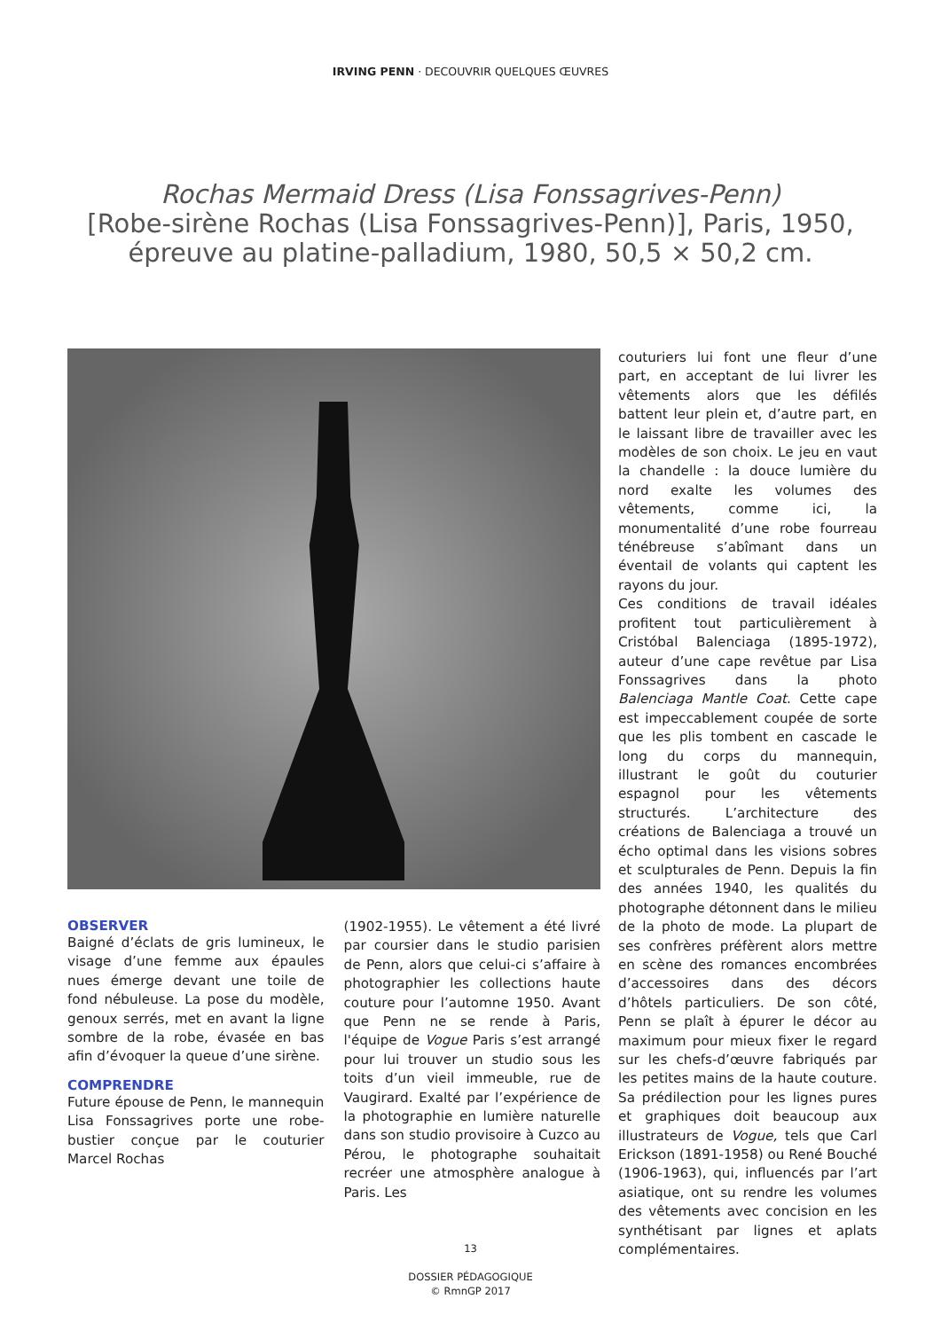IRVING PENN · DECOUVRIR QUELQUES ŒUVRES
Rochas Mermaid Dress (Lisa Fonssagrives-Penn)
[Robe-sirène Rochas (Lisa Fonssagrives-Penn)], Paris, 1950,
épreuve au platine-palladium, 1980, 50,5 × 50,2 cm.
OBSERVER
Baigné d’éclats de gris lumineux, le visage d’une femme aux épaules nues émerge devant une toile de fond nébuleuse. La pose du modèle, genoux serrés, met en avant la ligne sombre de la robe, évasée en bas afin d’évoquer la queue d’une sirène.
COMPRENDRE
Future épouse de Penn, le mannequin Lisa Fonssagrives porte une robe-bustier conçue par le couturier Marcel Rochas
(1902-1955). Le vêtement a été livré par coursier dans le studio parisien de Penn, alors que celui-ci s’affaire à photographier les collections haute couture pour l’automne 1950. Avant que Penn ne se rende à Paris, l'équipe de Vogue Paris s’est arrangé pour lui trouver un studio sous les toits d’un vieil immeuble, rue de Vaugirard. Exalté par l’expérience de la photographie en lumière naturelle dans son studio provisoire à Cuzco au Pérou, le photographe souhaitait recréer une atmosphère analogue à Paris. Les
couturiers lui font une fleur d’une part, en acceptant de lui livrer les vêtements alors que les défilés battent leur plein et, d’autre part, en le laissant libre de travailler avec les modèles de son choix. Le jeu en vaut la chandelle : la douce lumière du nord exalte les volumes des vêtements, comme ici, la monumentalité d’une robe fourreau ténébreuse s’abîmant dans un éventail de volants qui captent les rayons du jour.
Ces conditions de travail idéales profitent tout particulièrement à Cristóbal Balenciaga (1895-1972), auteur d’une cape revêtue par Lisa Fonssagrives dans la photo Balenciaga Mantle Coat. Cette cape est impeccablement coupée de sorte que les plis tombent en cascade le long du corps du mannequin, illustrant le goût du couturier espagnol pour les vêtements structurés. L’architecture des créations de Balenciaga a trouvé un écho optimal dans les visions sobres et sculpturales de Penn. Depuis la fin des années 1940, les qualités du photographe détonnent dans le milieu de la photo de mode. La plupart de ses confrères préfèrent alors mettre en scène des romances encombrées d’accessoires dans des décors d’hôtels particuliers. De son côté, Penn se plaît à épurer le décor au maximum pour mieux fixer le regard sur les chefs-d’œuvre fabriqués par les petites mains de la haute couture. Sa prédilection pour les lignes pures et graphiques doit beaucoup aux illustrateurs de Vogue, tels que Carl Erickson (1891-1958) ou René Bouché (1906-1963), qui, influencés par l’art asiatique, ont su rendre les volumes des vêtements avec concision en les synthétisant par lignes et aplats complémentaires.
13
DOSSIER PÉDAGOGIQUE
© RmnGP 2017